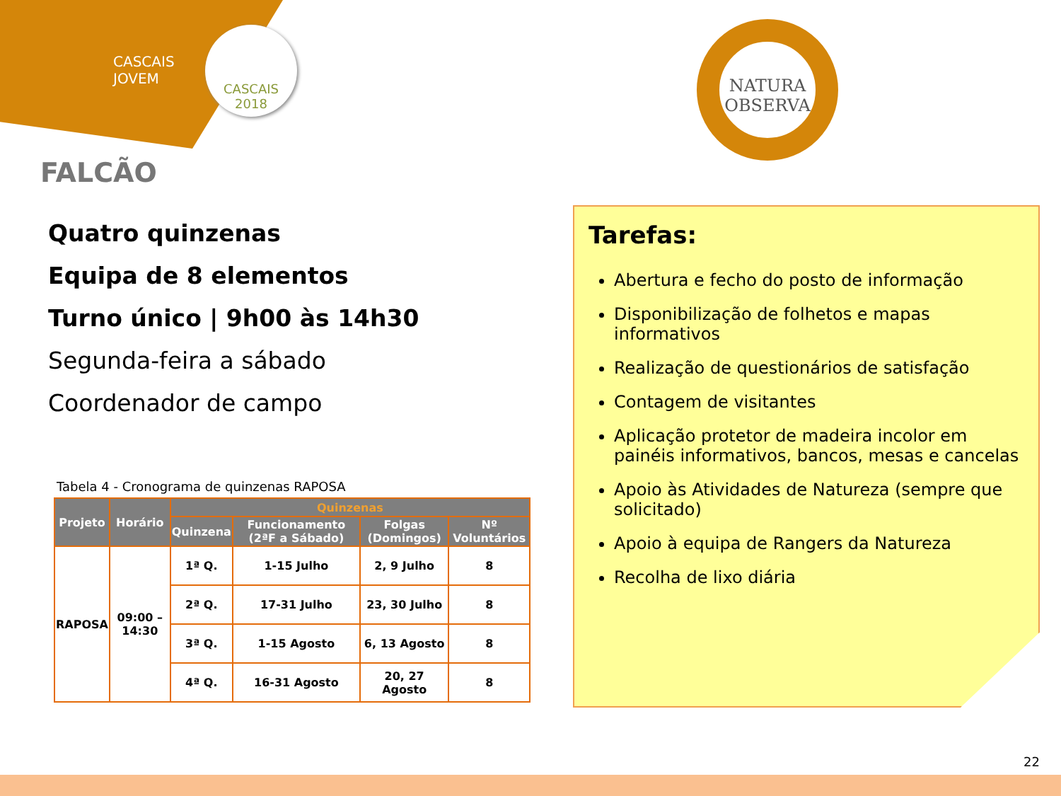CASCAIS
JOVEM
CASCAIS
2018
NATURA
OBSERVA
FALCÃO
Quatro quinzenas
Equipa de 8 elementos
Turno único | 9h00 às 14h30
Segunda-feira a sábado
Coordenador de campo
Tabela 4 - Cronograma de quinzenas RAPOSA
| Projeto | Horário | Quinzenas | | | |
| --- | --- | --- | --- | --- | --- |
| | | Quinzena | Funcionamento (2ªF a Sábado) | Folgas (Domingos) | Nº Voluntários |
| RAPOSA | 09:00 – 14:30 | 1ª Q. | 1-15 Julho | 2, 9 Julho | 8 |
| | | 2ª Q. | 17-31 Julho | 23, 30 Julho | 8 |
| | | 3ª Q. | 1-15 Agosto | 6, 13 Agosto | 8 |
| | | 4ª Q. | 16-31 Agosto | 20, 27 Agosto | 8 |
Tarefas:
Abertura e fecho do posto de informação
Disponibilização de folhetos e mapas informativos
Realização de questionários de satisfação
Contagem de visitantes
Aplicação protetor de madeira incolor em painéis informativos, bancos, mesas e cancelas
Apoio às Atividades de Natureza (sempre que solicitado)
Apoio à equipa de Rangers da Natureza
Recolha de lixo diária
22